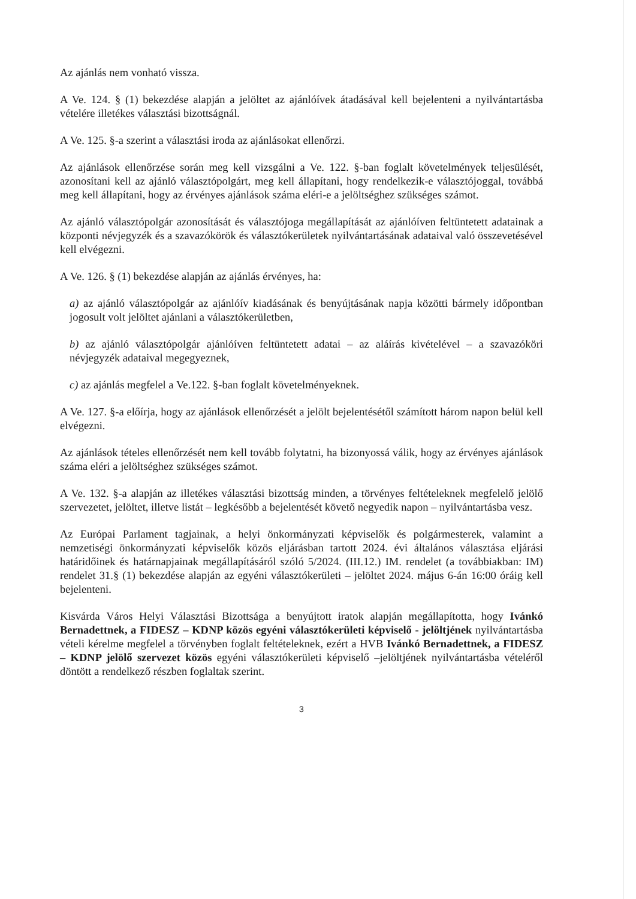Az ajánlás nem vonható vissza.
A Ve. 124. § (1) bekezdése alapján a jelöltet az ajánlóívek átadásával kell bejelenteni a nyilvántartásba vételére illetékes választási bizottságnál.
A Ve. 125. §-a szerint a választási iroda az ajánlásokat ellenőrzi.
Az ajánlások ellenőrzése során meg kell vizsgálni a Ve. 122. §-ban foglalt követelmények teljesülését, azonosítani kell az ajánló választópolgárt, meg kell állapítani, hogy rendelkezik-e választójoggal, továbbá meg kell állapítani, hogy az érvényes ajánlások száma eléri-e a jelöltséghez szükséges számot.
Az ajánló választópolgár azonosítását és választójoga megállapítását az ajánlóíven feltüntetett adatainak a központi névjegyzék és a szavazókörök és választókerületek nyilvántartásának adataival való összevetésével kell elvégezni.
A Ve. 126. § (1) bekezdése alapján az ajánlás érvényes, ha:
a) az ajánló választópolgár az ajánlóív kiadásának és benyújtásának napja közötti bármely időpontban jogosult volt jelöltet ajánlani a választókerületben,
b) az ajánló választópolgár ajánlóíven feltüntetett adatai – az aláírás kivételével – a szavazóköri névjegyzék adataival megegyeznek,
c) az ajánlás megfelel a Ve.122. §-ban foglalt követelményeknek.
A Ve. 127. §-a előírja, hogy az ajánlások ellenőrzését a jelölt bejelentésétől számított három napon belül kell elvégezni.
Az ajánlások tételes ellenőrzését nem kell tovább folytatni, ha bizonyossá válik, hogy az érvényes ajánlások száma eléri a jelöltséghez szükséges számot.
A Ve. 132. §-a alapján az illetékes választási bizottság minden, a törvényes feltételeknek megfelelő jelölő szervezetet, jelöltet, illetve listát – legkésőbb a bejelentését követő negyedik napon – nyilvántartásba vesz.
Az Európai Parlament tagjainak, a helyi önkormányzati képviselők és polgármesterek, valamint a nemzetiségi önkormányzati képviselők közös eljárásban tartott 2024. évi általános választása eljárási határidőinek és határnapjainak megállapításáról szóló 5/2024. (III.12.) IM. rendelet (a továbbiakban: IM) rendelet 31.§ (1) bekezdése alapján az egyéni választókerületi – jelöltet 2024. május 6-án 16:00 óráig kell bejelenteni.
Kisvárda Város Helyi Választási Bizottsága a benyújtott iratok alapján megállapította, hogy Ivánkó Bernadettnek, a FIDESZ – KDNP közös egyéni választókerületi képviselő - jelöltjének nyilvántartásba vételi kérelme megfelel a törvényben foglalt feltételeknek, ezért a HVB Ivánkó Bernadettnek, a FIDESZ – KDNP jelölő szervezet közös egyéni választókerületi képviselő –jelöltjének nyilvántartásba vételéről döntött a rendelkező részben foglaltak szerint.
3